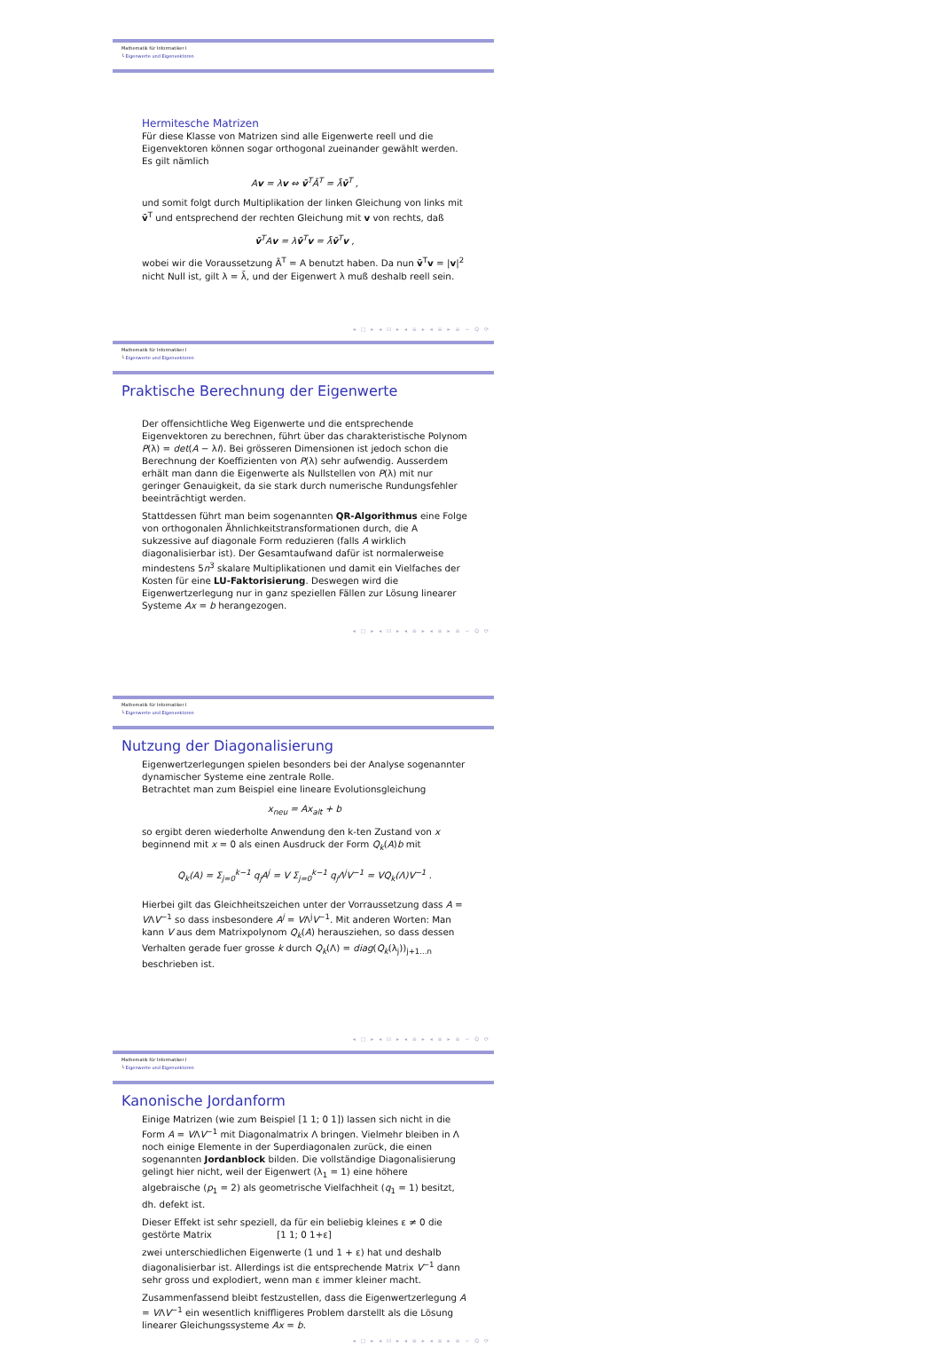Mathematik für Informatiker I
└ Eigenwerte und Eigenvektoren
Hermitesche Matrizen
Für diese Klasse von Matrizen sind alle Eigenwerte reell und die Eigenvektoren können sogar orthogonal zueinander gewählt werden. Es gilt nämlich
Av = λv ⇔ v̄<sup>T</sup>Ā<sup>T</sup> = λ̄v̄<sup>T</sup> ,
und somit folgt durch Multiplikation der linken Gleichung von links mit v̄<sup>T</sup> und entsprechend der rechten Gleichung mit v von rechts, daß
v̄<sup>T</sup>Av = λv̄<sup>T</sup>v = λ̄v̄<sup>T</sup>v ,
wobei wir die Voraussetzung Ā<sup>T</sup> = A benutzt haben. Da nun v̄<sup>T</sup>v = |v|<sup>2</sup> nicht Null ist, gilt λ = λ̄, und der Eigenwert λ muß deshalb reell sein.
◂ □ ▸ ◂ ⊡ ▸ ◂ ≡ ▸ ◂ ≡ ▸ ≡ ∽ Q ⟳
Mathematik für Informatiker I
└ Eigenwerte und Eigenvektoren
Praktische Berechnung der Eigenwerte
Der offensichtliche Weg Eigenwerte und die entsprechende Eigenvektoren zu berechnen, führt über das charakteristische Polynom P(λ) = det(A − λI). Bei grösseren Dimensionen ist jedoch schon die Berechnung der Koeffizienten von P(λ) sehr aufwendig. Ausserdem erhält man dann die Eigenwerte als Nullstellen von P(λ) mit nur geringer Genauigkeit, da sie stark durch numerische Rundungsfehler beeinträchtigt werden.
Stattdessen führt man beim sogenannten QR-Algorithmus eine Folge von orthogonalen Ähnlichkeitstransformationen durch, die A sukzessive auf diagonale Form reduzieren (falls A wirklich diagonalisierbar ist). Der Gesamtaufwand dafür ist normalerweise mindestens 5n<sup>3</sup> skalare Multiplikationen und damit ein Vielfaches der Kosten für eine LU-Faktorisierung. Deswegen wird die Eigenwertzerlegung nur in ganz speziellen Fällen zur Lösung linearer Systeme Ax = b herangezogen.
◂ □ ▸ ◂ ⊡ ▸ ◂ ≡ ▸ ◂ ≡ ▸ ≡ ∽ Q ⟳
Mathematik für Informatiker I
└ Eigenwerte und Eigenvektoren
Nutzung der Diagonalisierung
Eigenwertzerlegungen spielen besonders bei der Analyse sogenannter dynamischer Systeme eine zentrale Rolle.
Betrachtet man zum Beispiel eine lineare Evolutionsgleichung
x<sub>neu</sub> = Ax<sub>alt</sub> + b
so ergibt deren wiederholte Anwendung den k-ten Zustand von x beginnend mit x = 0 als einen Ausdruck der Form Q<sub>k</sub>(A)b mit
Q<sub>k</sub>(A) = Σ<sub>j=0</sub><sup>k−1</sup> q<sub>j</sub>A<sup>j</sup> = V Σ<sub>j=0</sub><sup>k−1</sup> q<sub>j</sub>Λ<sup>j</sup>V<sup>−1</sup> = VQ<sub>k</sub>(Λ)V<sup>−1</sup> .
Hierbei gilt das Gleichheitszeichen unter der Vorraussetzung dass A = VΛV<sup>−1</sup> so dass insbesondere A<sup>j</sup> = VΛ<sup>j</sup>V<sup>−1</sup>. Mit anderen Worten: Man kann V aus dem Matrixpolynom Q<sub>k</sub>(A) herausziehen, so dass dessen Verhalten gerade fuer grosse k durch Q<sub>k</sub>(Λ) = diag(Q<sub>k</sub>(λ<sub>j</sub>))<sub>j+1...n</sub> beschrieben ist.
◂ □ ▸ ◂ ⊡ ▸ ◂ ≡ ▸ ◂ ≡ ▸ ≡ ∽ Q ⟳
Mathematik für Informatiker I
└ Eigenwerte und Eigenvektoren
Kanonische Jordanform
Einige Matrizen (wie zum Beispiel [1 1; 0 1]) lassen sich nicht in die Form A = VΛV<sup>−1</sup> mit Diagonalmatrix Λ bringen. Vielmehr bleiben in Λ noch einige Elemente in der Superdiagonalen zurück, die einen sogenannten Jordanblock bilden. Die vollständige Diagonalisierung gelingt hier nicht, weil der Eigenwert (λ<sub>1</sub> = 1) eine höhere algebraische (p<sub>1</sub> = 2) als geometrische Vielfachheit (q<sub>1</sub> = 1) besitzt, dh. defekt ist.
Dieser Effekt ist sehr speziell, da für ein beliebig kleines ε ≠ 0 die gestörte Matrix [1 1; 0 1+ε]
zwei unterschiedlichen Eigenwerte (1 und 1 + ε) hat und deshalb diagonalisierbar ist. Allerdings ist die entsprechende Matrix V<sup>−1</sup> dann sehr gross und explodiert, wenn man ε immer kleiner macht.
Zusammenfassend bleibt festzustellen, dass die Eigenwertzerlegung A = VΛV<sup>−1</sup> ein wesentlich kniffligeres Problem darstellt als die Lösung linearer Gleichungssysteme Ax = b.
◂ □ ▸ ◂ ⊡ ▸ ◂ ≡ ▸ ◂ ≡ ▸ ≡ ∽ Q ⟳